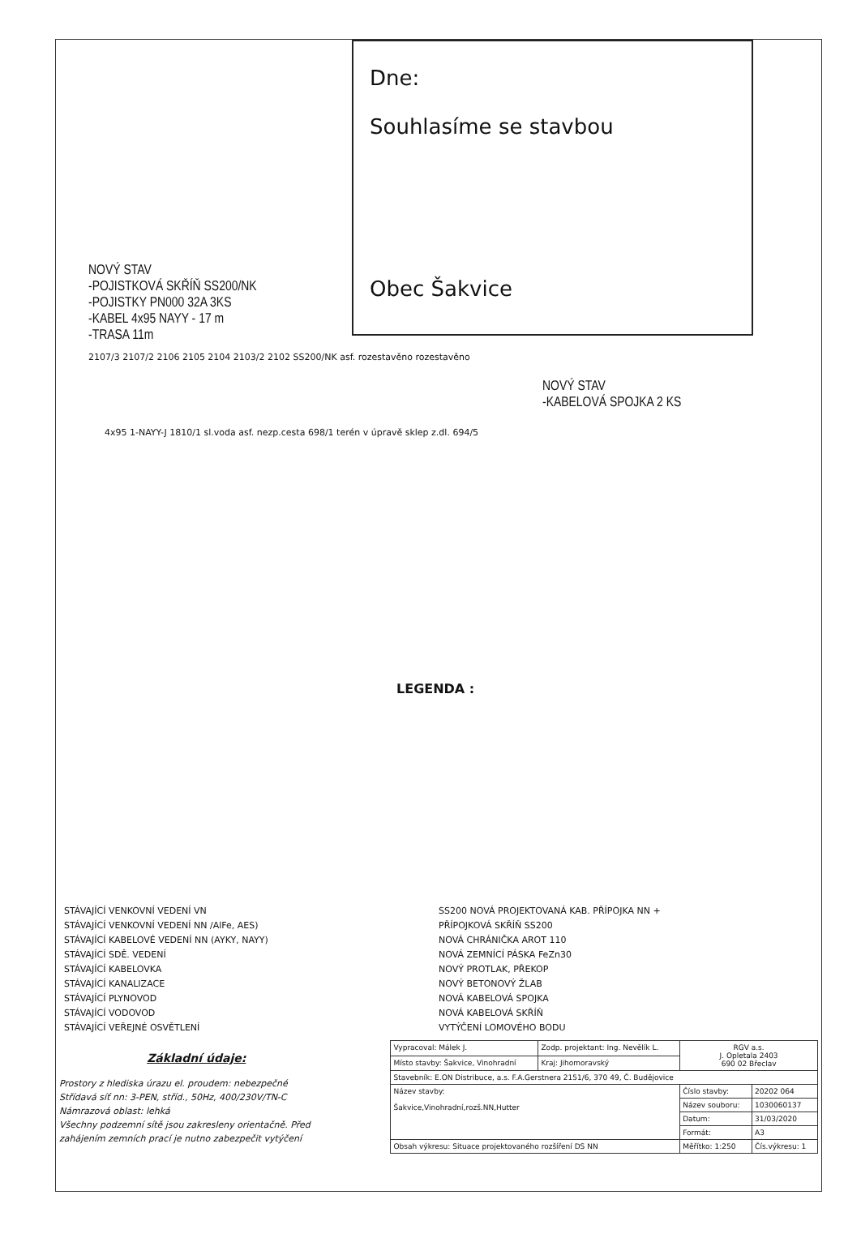Dne:
Souhlasíme se stavbou
Obec Šakvice
NOVÝ STAV
-POJISTKOVÁ SKŘÍŇ SS200/NK
-POJISTKY PN000 32A 3KS
-KABEL 4x95 NAYY - 17 m
-TRASA 11m
2107/3 2107/2 2106 2105 2104 2103/2 2102 SS200/NK asf. rozestavěno rozestavěno
NOVÝ STAV
-KABELOVÁ SPOJKA 2 KS
4x95 1-NAYY-J 1810/1 sl.voda asf. nezp.cesta 698/1 terén v úpravě sklep z.dl. 694/5
LEGENDA :
STÁVAJÍCÍ VENKOVNÍ VEDENÍ VN
STÁVAJÍCÍ VENKOVNÍ VEDENÍ NN /AlFe, AES)
STÁVAJÍCÍ KABELOVÉ VEDENÍ NN (AYKY, NAYY)
STÁVAJÍCÍ SDĚ. VEDENÍ
STÁVAJÍCÍ KABELOVKA
STÁVAJÍCÍ KANALIZACE
STÁVAJÍCÍ PLYNOVOD
STÁVAJÍCÍ VODOVOD
STÁVAJÍCÍ VEŘEJNÉ OSVĚTLENÍ
SS200 NOVÁ PROJEKTOVANÁ KAB. PŘÍPOJKA NN +
PŘÍPOJKOVÁ SKŘÍŇ SS200
NOVÁ CHRÁNIČKA AROT 110
NOVÁ ZEMNÍCÍ PÁSKA FeZn30
NOVÝ PROTLAK, PŘEKOP
NOVÝ BETONOVÝ ŽLAB
NOVÁ KABELOVÁ SPOJKA
NOVÁ KABELOVÁ SKŘÍŇ
VYTÝČENÍ LOMOVÉHO BODU
Základní údaje:
Prostory z hlediska úrazu el. proudem: nebezpečné
Střídavá síť nn: 3-PEN, stříd., 50Hz, 400/230V/TN-C
Námrazová oblast: lehká
Všechny podzemní sítě jsou zakresleny orientačně. Před zahájením zemních prací je nutno zabezpečit vytýčení
| Vypracoval: Málek J. | Zodp. projektant: Ing. Nevělík L. | RGV a.s. J. Opletala 2403 690 02 Břeclav | |
| Místo stavby: Šakvice, Vinohradní | Kraj: Jihomoravský | | |
| Stavebník: E.ON Distribuce, a.s. F.A.Gerstnera 2151/6, 370 49, Č. Budějovice | | | |
| Název stavby: Šakvice,Vinohradní,rozš.NN,Hutter | | Číslo stavby: | 20202 064 |
| | | Název souboru: | 1030060137 |
| | | Datum: | 31/03/2020 |
| | | Formát: | A3 |
| Obsah výkresu: Situace projektovaného rozšíření DS NN | | Měřítko: 1:250 | Čís.výkresu: 1 |